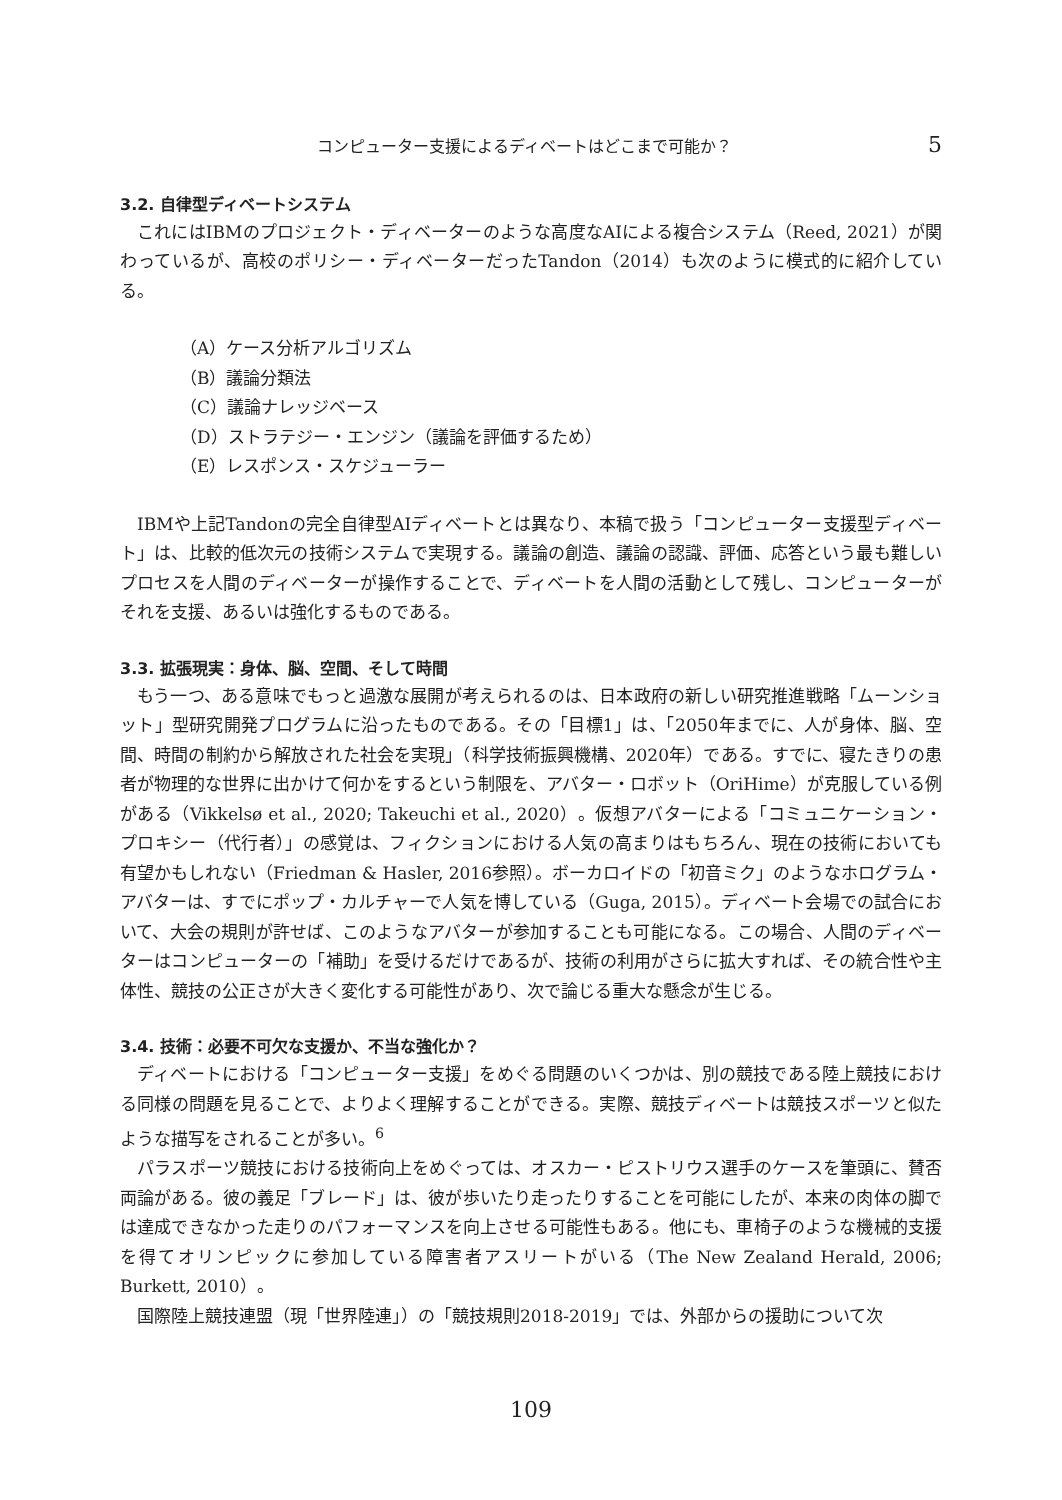コンピューター支援によるディベートはどこまで可能か？ 5
3.2. 自律型ディベートシステム
これにはIBMのプロジェクト・ディベーターのような高度なAIによる複合システム（Reed, 2021）が関わっているが、高校のポリシー・ディベーターだったTandon（2014）も次のように模式的に紹介している。
（A）ケース分析アルゴリズム
（B）議論分類法
（C）議論ナレッジベース
（D）ストラテジー・エンジン（議論を評価するため）
（E）レスポンス・スケジューラー
IBMや上記Tandonの完全自律型AIディベートとは異なり、本稿で扱う「コンピューター支援型ディベート」は、比較的低次元の技術システムで実現する。議論の創造、議論の認識、評価、応答という最も難しいプロセスを人間のディベーターが操作することで、ディベートを人間の活動として残し、コンピューターがそれを支援、あるいは強化するものである。
3.3. 拡張現実：身体、脳、空間、そして時間
もう一つ、ある意味でもっと過激な展開が考えられるのは、日本政府の新しい研究推進戦略「ムーンショット」型研究開発プログラムに沿ったものである。その「目標1」は、「2050年までに、人が身体、脳、空間、時間の制約から解放された社会を実現」（科学技術振興機構、2020年）である。すでに、寝たきりの患者が物理的な世界に出かけて何かをするという制限を、アバター・ロボット（OriHime）が克服している例がある（Vikkelsø et al., 2020; Takeuchi et al., 2020）。仮想アバターによる「コミュニケーション・プロキシー（代行者）」の感覚は、フィクションにおける人気の高まりはもちろん、現在の技術においても有望かもしれない（Friedman & Hasler, 2016参照）。ボーカロイドの「初音ミク」のようなホログラム・アバターは、すでにポップ・カルチャーで人気を博している（Guga, 2015）。ディベート会場での試合において、大会の規則が許せば、このようなアバターが参加することも可能になる。この場合、人間のディベーターはコンピューターの「補助」を受けるだけであるが、技術の利用がさらに拡大すれば、その統合性や主体性、競技の公正さが大きく変化する可能性があり、次で論じる重大な懸念が生じる。
3.4. 技術：必要不可欠な支援か、不当な強化か？
ディベートにおける「コンピューター支援」をめぐる問題のいくつかは、別の競技である陸上競技における同様の問題を見ることで、よりよく理解することができる。実際、競技ディベートは競技スポーツと似たような描写をされることが多い。<sup>6</sup>
パラスポーツ競技における技術向上をめぐっては、オスカー・ピストリウス選手のケースを筆頭に、賛否両論がある。彼の義足「ブレード」は、彼が歩いたり走ったりすることを可能にしたが、本来の肉体の脚では達成できなかった走りのパフォーマンスを向上させる可能性もある。他にも、車椅子のような機械的支援を得てオリンピックに参加している障害者アスリートがいる（The New Zealand Herald, 2006; Burkett, 2010）。
国際陸上競技連盟（現「世界陸連」）の「競技規則2018-2019」では、外部からの援助について次
109